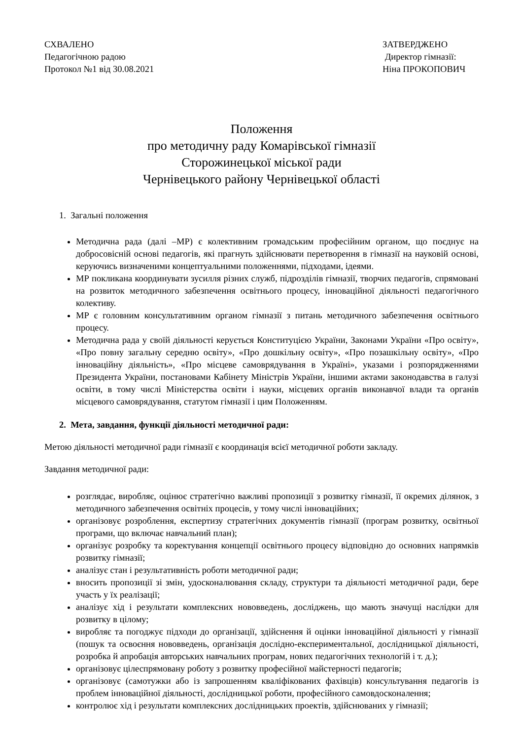СХВАЛЕНО
Педагогічною радою
Протокол №1 від 30.08.2021
ЗАТВЕРДЖЕНО
Директор гімназії:
Ніна ПРОКОПОВИЧ
Положення
про методичну раду Комарівської гімназії
Сторожинецької міської ради
Чернівецького району Чернівецької області
1. Загальні положення
Методична рада (далі –МР) є колективним громадським професійним органом, що поєднує на добросовісній основі педагогів, які прагнуть здійснювати перетворення в гімназії на науковій основі, керуючись визначеними концептуальними положеннями, підходами, ідеями.
МР покликана координувати зусилля різних служб, підрозділів гімназії, творчих педагогів, спрямовані на розвиток методичного забезпечення освітнього процесу, інноваційної діяльності педагогічного колективу.
МР є головним консультативним органом гімназії з питань методичного забезпечення освітнього процесу.
Методична рада у своїй діяльності керується Конституцією України, Законами України «Про освіту», «Про повну загальну середню освіту», «Про дошкільну освіту», «Про позашкільну освіту», «Про інноваційну діяльність», «Про місцеве самоврядування в Україні», указами і розпорядженнями Президента України, постановами Кабінету Міністрів України, іншими актами законодавства в галузі освіти, в тому числі Міністерства освіти і науки, місцевих органів виконавчої влади та органів місцевого самоврядування, статутом гімназії і цим Положенням.
2. Мета, завдання, функції діяльності методичної ради:
Метою діяльності методичної ради гімназії є координація всієї методичної роботи закладу.
Завдання методичної ради:
розглядає, виробляє, оцінює стратегічно важливі пропозиції з розвитку гімназії, її окремих ділянок, з методичного забезпечення освітніх процесів, у тому числі інноваційних;
організовує розроблення, експертизу стратегічних документів гімназії (програм розвитку, освітньої програми, що включає навчальний план);
організує розробку та коректування концепції освітнього процесу відповідно до основних напрямків розвитку гімназії;
аналізує стан і результативність роботи методичної ради;
вносить пропозиції зі змін, удосконалювання складу, структури та діяльності методичної ради, бере участь у їх реалізації;
аналізує хід і результати комплексних нововведень, досліджень, що мають значущі наслідки для розвитку в цілому;
виробляє та погоджує підходи до організації, здійснення й оцінки інноваційної діяльності у гімназії (пошук та освоєння нововведень, організація дослідно-експериментальної, дослідницької діяльності, розробка й апробація авторських навчальних програм, нових педагогічних технологій і т. д.);
організовує цілеспрямовану роботу з розвитку професійної майстерності педагогів;
організовує (самотужки або із запрошенням кваліфікованих фахівців) консультування педагогів із проблем інноваційної діяльності, дослідницької роботи, професійного самовдосконалення;
контролює хід і результати комплексних дослідницьких проектів, здійснюваних у гімназії;